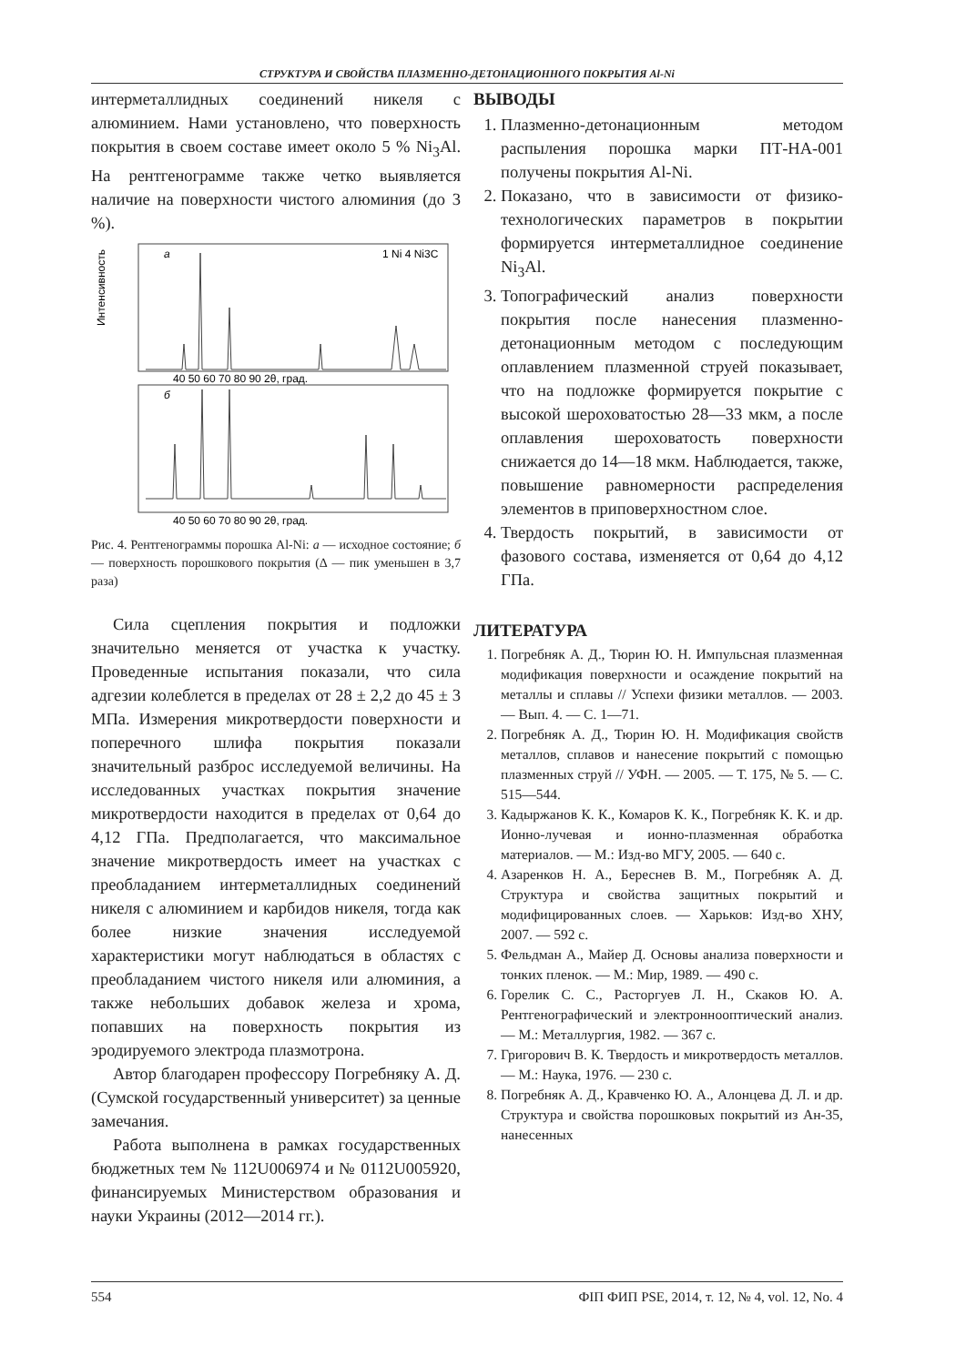СТРУКТУРА И СВОЙСТВА ПЛАЗМЕННО-ДЕТОНАЦИОННОГО ПОКРЫТИЯ Al-Ni
интерметаллидных соединений никеля с алюминием. Нами установлено, что поверхность покрытия в своем составе имеет около 5 % Ni<sub>3</sub>Al. На рентгенограмме также четко выявляется наличие на поверхности чистого алюминия (до 3 %).
a
1 Ni 4 Ni3C
б
Интенсивность
40 50 60 70 80 90 2θ, град.
40 50 60 70 80 90 2θ, град.
Рис. 4. Рентгенограммы порошка Al-Ni: а — исходное состояние; б — поверхность порошкового покрытия (Δ — пик уменьшен в 3,7 раза)
Сила сцепления покрытия и подложки значительно меняется от участка к участку. Проведенные испытания показали, что сила адгезии колеблется в пределах от 28 ± 2,2 до 45 ± 3 МПа. Измерения микротвердости поверхности и поперечного шлифа покрытия показали значительный разброс исследуемой величины. На исследованных участках покрытия значение микротвердости находится в пределах от 0,64 до 4,12 ГПа. Предполагается, что максимальное значение микротвердость имеет на участках с преобладанием интерметаллидных соединений никеля с алюминием и карбидов никеля, тогда как более низкие значения исследуемой характеристики могут наблюдаться в областях с преобладанием чистого никеля или алюминия, а также небольших добавок железа и хрома, попавших на поверхность покрытия из эродируемого электрода плазмотрона.
Автор благодарен профессору Погребняку А. Д. (Сумской государственный университет) за ценные замечания.
Работа выполнена в рамках государственных бюджетных тем № 112U006974 и № 0112U005920, финансируемых Министерством образования и науки Украины (2012—2014 гг.).
ВЫВОДЫ
1. Плазменно-детонационным методом распыления порошка марки ПТ-НА-001 получены покрытия Al-Ni.
2. Показано, что в зависимости от физико-технологических параметров в покрытии формируется интерметаллидное соединение Ni<sub>3</sub>Al.
3. Топографический анализ поверхности покрытия после нанесения плазменно-детонационным методом с последующим оплавлением плазменной струей показывает, что на подложке формируется покрытие с высокой шероховатостью 28—33 мкм, а после оплавления шероховатость поверхности снижается до 14—18 мкм. Наблюдается, также, повышение равномерности распределения элементов в приповерхностном слое.
4. Твердость покрытий, в зависимости от фазового состава, изменяется от 0,64 до 4,12 ГПа.
ЛИТЕРАТУРА
1. Погребняк А. Д., Тюрин Ю. Н. Импульсная плазменная модификация поверхности и осаждение покрытий на металлы и сплавы // Успехи физики металлов. — 2003. — Вып. 4. — С. 1—71.
2. Погребняк А. Д., Тюрин Ю. Н. Модификация свойств металлов, сплавов и нанесение покрытий с помощью плазменных струй // УФН. — 2005. — Т. 175, № 5. — С. 515—544.
3. Кадыржанов К. К., Комаров К. К., Погребняк К. К. и др. Ионно-лучевая и ионно-плазменная обработка материалов. — М.: Изд-во МГУ, 2005. — 640 с.
4. Азаренков Н. А., Береснев В. М., Погребняк А. Д. Структура и свойства защитных покрытий и модифицированных слоев. — Харьков: Изд-во ХНУ, 2007. — 592 с.
5. Фельдман А., Майер Д. Основы анализа поверхности и тонких пленок. — М.: Мир, 1989. — 490 с.
6. Горелик С. С., Расторгуев Л. Н., Скаков Ю. А. Рентгенографический и электронно­оптический анализ. — М.: Металлургия, 1982. — 367 с.
7. Григорович В. К. Твердость и микротвердость металлов. — М.: Наука, 1976. — 230 с.
8. Погребняк А. Д., Кравченко Ю. А., Алонцева Д. Л. и др. Структура и свойства порошковых покрытий из Ан-35, нанесенных
554 ФІП ФИП PSE, 2014, т. 12, № 4, vol. 12, No. 4